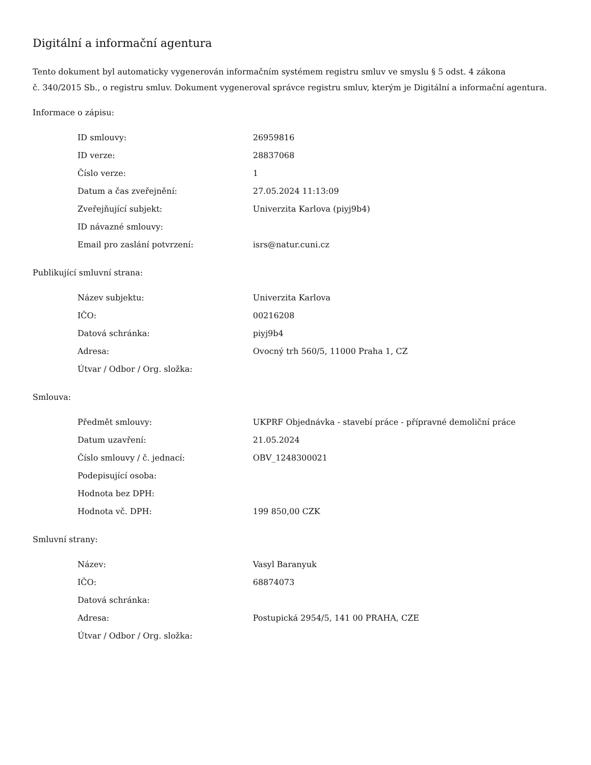Digitální a informační agentura
Tento dokument byl automaticky vygenerován informačním systémem registru smluv ve smyslu § 5 odst. 4 zákona
č. 340/2015 Sb., o registru smluv. Dokument vygeneroval správce registru smluv, kterým je Digitální a informační agentura.
Informace o zápisu:
| ID smlouvy: | 26959816 |
| ID verze: | 28837068 |
| Číslo verze: | 1 |
| Datum a čas zveřejnění: | 27.05.2024 11:13:09 |
| Zveřejňující subjekt: | Univerzita Karlova (piyj9b4) |
| ID návazné smlouvy: | |
| Email pro zaslání potvrzení: | isrs@natur.cuni.cz |
Publikující smluvní strana:
| Název subjektu: | Univerzita Karlova |
| IČO: | 00216208 |
| Datová schránka: | piyj9b4 |
| Adresa: | Ovocný trh 560/5, 11000 Praha 1, CZ |
| Útvar / Odbor / Org. složka: | |
Smlouva:
| Předmět smlouvy: | UKPRF Objednávka - stavebí práce - přípravné demoliční práce |
| Datum uzavření: | 21.05.2024 |
| Číslo smlouvy / č. jednací: | OBV_1248300021 |
| Podepisující osoba: | |
| Hodnota bez DPH: | |
| Hodnota vč. DPH: | 199 850,00 CZK |
Smluvní strany:
| Název: | Vasyl Baranyuk |
| IČO: | 68874073 |
| Datová schránka: | |
| Adresa: | Postupická 2954/5, 141 00 PRAHA, CZE |
| Útvar / Odbor / Org. složka: | |